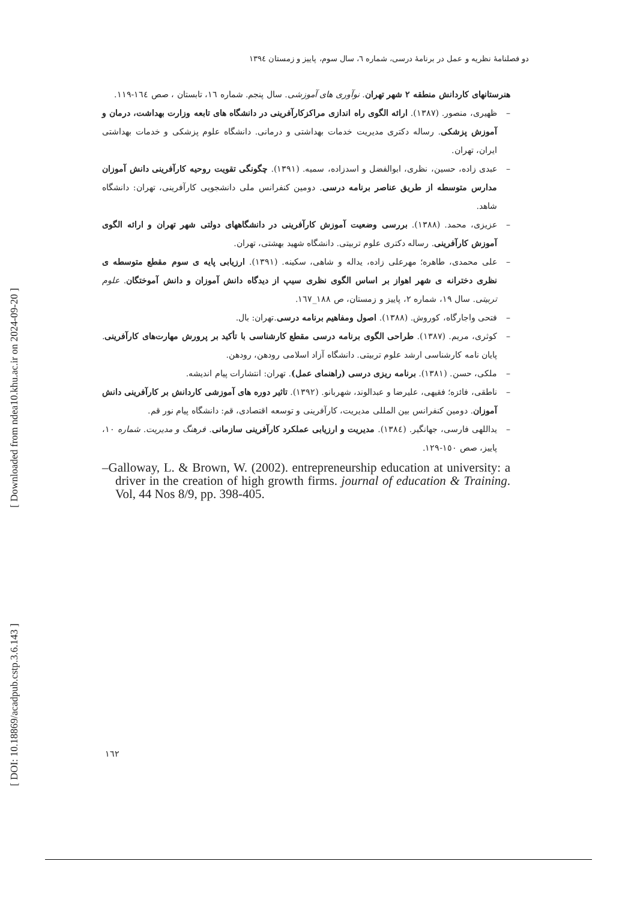[ DOI: 10.18869/acadpub.cstp.3.6.143 ] [ Downloaded from ndea10.khu.ac.ir on 2024-09-20 ]
دو فصلنامهٔ نظریه و عمل در برنامهٔ درسی، شماره ٦، سال سوم، پاییز و زمستان ١٣٩٤
هنرستانهای کاردانش منطقه ٢ شهر تهران. نوآوری های آموزشی. سال پنجم. شماره ١٦، تابستان ، صص ١٦٤-١١٩.
– ظهیری، منصور. (١٣٨٧). ارائه الگوی راه اندازی مراکزکارآفرینی در دانشگاه های تابعه وزارت بهداشت، درمان و آموزش پزشکی. رساله دکتری مدیریت خدمات بهداشتی و درمانی. دانشگاه علوم پزشکی و خدمات بهداشتی ایران، تهران.
– عبدی زاده، حسین، نظری، ابوالفضل و اسدزاده، سمیه. (١٣٩١). چگونگی تقویت روحیه کارآفرینی دانش آموزان مدارس متوسطه از طریق عناصر برنامه درسی. دومین کنفرانس ملی دانشجویی کارآفرینی، تهران: دانشگاه شاهد.
– عزیزی، محمد. (١٣٨٨). بررسی وضعیت آموزش کارآفرینی در دانشگاههای دولتی شهر تهران و ارائه الگوی آموزش کارآفرینی. رساله دکتری علوم تربیتی. دانشگاه شهید بهشتی، تهران.
– علی محمدی، طاهره؛ مهرعلی زاده، یداله و شاهی، سکینه. (١٣٩١). ارزیابی پایه ی سوم مقطع متوسطه ی نظری دخترانه ی شهر اهواز بر اساس الگوی نظری سیپ از دیدگاه دانش آموزان و دانش آموختگان. علوم تربیتی. سال ١٩، شماره ٢، پاییز و زمستان، ص ١٨٨_١٦٧.
– فتحی واجارگاه، کوروش. (١٣٨٨). اصول ومفاهیم برنامه درسی.تهران: بال.
– کوثری، مریم. (١٣٨٧). طراحی الگوی برنامه درسی مقطع کارشناسی با تأکید بر پرورش مهارت‌های کارآفرینی. پایان نامه کارشناسی ارشد علوم تربیتی. دانشگاه آزاد اسلامی رودهن، رودهن.
– ملکی، حسن. (١٣٨١). برنامه ریزی درسی (راهنمای عمل). تهران: انتشارات پیام اندیشه.
– ناطقی، فائزه؛ فقیهی، علیرضا و عبدالوند، شهربانو. (١٣٩٢). تاثیر دوره های آموزشی کاردانش بر کارآفرینی دانش آموزان. دومین کنفرانس بین المللی مدیریت، کارآفرینی و توسعه اقتصادی، قم: دانشگاه پیام نور قم.
– یداللهی فارسی، جهانگیر. (١٣٨٤). مدیریت و ارزیابی عملکرد کارآفرینی سازمانی. فرهنگ و مدیریت. شماره ١٠، پاییز، صص ١٥٠-١٢٩.
–Galloway, L. & Brown, W. (2002). entrepreneurship education at university: a driver in the creation of high growth firms. journal of education & Training. Vol, 44 Nos 8/9, pp. 398-405.
١٦٢